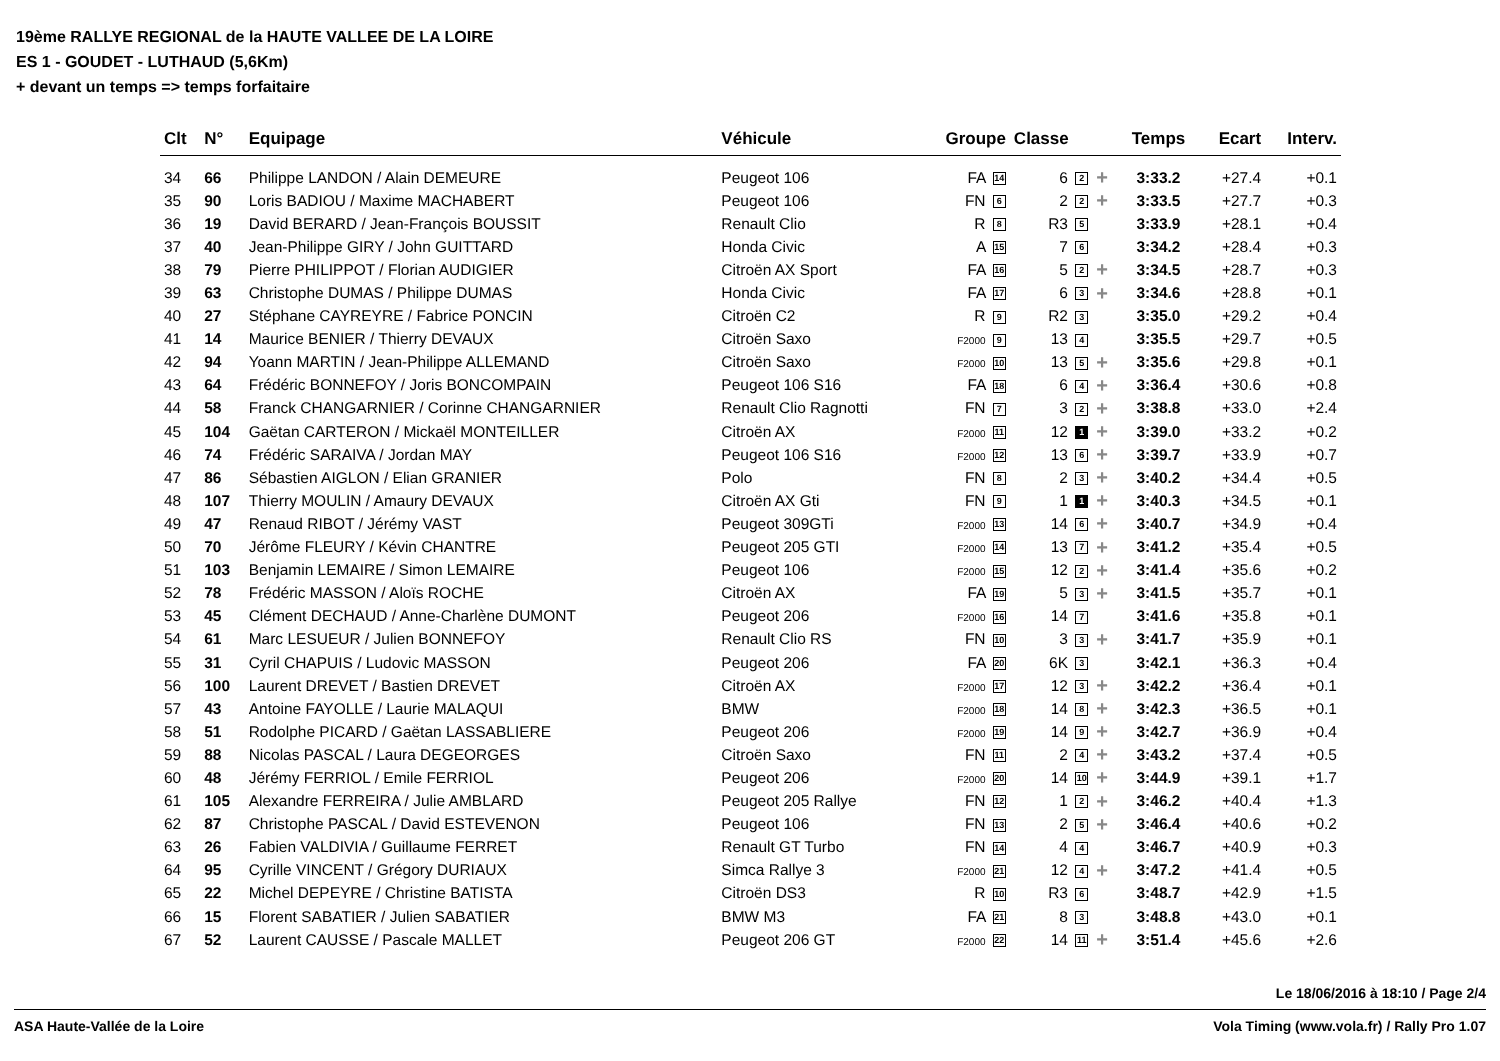19ème RALLYE REGIONAL de la HAUTE VALLEE DE LA LOIRE
ES 1 - GOUDET - LUTHAUD (5,6Km)
+ devant un temps => temps forfaitaire
| Clt | N° | Equipage | Véhicule | Groupe | Classe | | Temps | Ecart | Interv. |
| --- | --- | --- | --- | --- | --- | --- | --- | --- | --- |
| 34 | 66 | Philippe LANDON / Alain DEMEURE | Peugeot 106 | FA 14 | 6 2 | + | 3:33.2 | +27.4 | +0.1 |
| 35 | 90 | Loris BADIOU / Maxime MACHABERT | Peugeot 106 | FN 6 | 2 2 | + | 3:33.5 | +27.7 | +0.3 |
| 36 | 19 | David BERARD / Jean-François BOUSSIT | Renault Clio | R 8 | R3 5 | | 3:33.9 | +28.1 | +0.4 |
| 37 | 40 | Jean-Philippe GIRY / John GUITTARD | Honda Civic | A 15 | 7 6 | | 3:34.2 | +28.4 | +0.3 |
| 38 | 79 | Pierre PHILIPPOT / Florian AUDIGIER | Citroën AX Sport | FA 16 | 5 2 | + | 3:34.5 | +28.7 | +0.3 |
| 39 | 63 | Christophe DUMAS / Philippe DUMAS | Honda Civic | FA 17 | 6 3 | + | 3:34.6 | +28.8 | +0.1 |
| 40 | 27 | Stéphane CAYREYRE / Fabrice PONCIN | Citroën C2 | R 9 | R2 3 | | 3:35.0 | +29.2 | +0.4 |
| 41 | 14 | Maurice BENIER / Thierry DEVAUX | Citroën Saxo | F2000 9 | 13 4 | | 3:35.5 | +29.7 | +0.5 |
| 42 | 94 | Yoann MARTIN / Jean-Philippe ALLEMAND | Citroën Saxo | F2000 10 | 13 5 | + | 3:35.6 | +29.8 | +0.1 |
| 43 | 64 | Frédéric BONNEFOY / Joris BONCOMPAIN | Peugeot 106 S16 | FA 18 | 6 4 | + | 3:36.4 | +30.6 | +0.8 |
| 44 | 58 | Franck CHANGARNIER / Corinne CHANGARNIER | Renault Clio Ragnotti | FN 7 | 3 2 | + | 3:38.8 | +33.0 | +2.4 |
| 45 | 104 | Gaëtan CARTERON / Mickaël MONTEILLER | Citroën AX | F2000 11 | 12 1 | + | 3:39.0 | +33.2 | +0.2 |
| 46 | 74 | Frédéric SARAIVA / Jordan MAY | Peugeot 106 S16 | F2000 12 | 13 6 | + | 3:39.7 | +33.9 | +0.7 |
| 47 | 86 | Sébastien AIGLON / Elian GRANIER | Polo | FN 8 | 2 3 | + | 3:40.2 | +34.4 | +0.5 |
| 48 | 107 | Thierry MOULIN / Amaury DEVAUX | Citroën AX Gti | FN 9 | 1 1 | + | 3:40.3 | +34.5 | +0.1 |
| 49 | 47 | Renaud RIBOT / Jérémy VAST | Peugeot 309GTi | F2000 13 | 14 6 | + | 3:40.7 | +34.9 | +0.4 |
| 50 | 70 | Jérôme FLEURY / Kévin CHANTRE | Peugeot 205 GTI | F2000 14 | 13 7 | + | 3:41.2 | +35.4 | +0.5 |
| 51 | 103 | Benjamin LEMAIRE / Simon LEMAIRE | Peugeot 106 | F2000 15 | 12 2 | + | 3:41.4 | +35.6 | +0.2 |
| 52 | 78 | Frédéric MASSON / Aloïs ROCHE | Citroën AX | FA 19 | 5 3 | + | 3:41.5 | +35.7 | +0.1 |
| 53 | 45 | Clément DECHAUD / Anne-Charlène DUMONT | Peugeot 206 | F2000 16 | 14 7 | | 3:41.6 | +35.8 | +0.1 |
| 54 | 61 | Marc LESUEUR / Julien BONNEFOY | Renault Clio RS | FN 10 | 3 3 | + | 3:41.7 | +35.9 | +0.1 |
| 55 | 31 | Cyril CHAPUIS / Ludovic MASSON | Peugeot 206 | FA 20 | 6K 3 | | 3:42.1 | +36.3 | +0.4 |
| 56 | 100 | Laurent DREVET / Bastien DREVET | Citroën AX | F2000 17 | 12 3 | + | 3:42.2 | +36.4 | +0.1 |
| 57 | 43 | Antoine FAYOLLE / Laurie MALAQUI | BMW | F2000 18 | 14 8 | + | 3:42.3 | +36.5 | +0.1 |
| 58 | 51 | Rodolphe PICARD / Gaëtan LASSABLIERE | Peugeot 206 | F2000 19 | 14 9 | + | 3:42.7 | +36.9 | +0.4 |
| 59 | 88 | Nicolas PASCAL / Laura DEGEORGES | Citroën Saxo | FN 11 | 2 4 | + | 3:43.2 | +37.4 | +0.5 |
| 60 | 48 | Jérémy FERRIOL / Emile FERRIOL | Peugeot 206 | F2000 20 | 14 10 | + | 3:44.9 | +39.1 | +1.7 |
| 61 | 105 | Alexandre FERREIRA / Julie AMBLARD | Peugeot 205 Rallye | FN 12 | 1 2 | + | 3:46.2 | +40.4 | +1.3 |
| 62 | 87 | Christophe PASCAL / David ESTEVENON | Peugeot 106 | FN 13 | 2 5 | + | 3:46.4 | +40.6 | +0.2 |
| 63 | 26 | Fabien VALDIVIA / Guillaume FERRET | Renault GT Turbo | FN 14 | 4 4 | | 3:46.7 | +40.9 | +0.3 |
| 64 | 95 | Cyrille VINCENT / Grégory DURIAUX | Simca Rallye 3 | F2000 21 | 12 4 | + | 3:47.2 | +41.4 | +0.5 |
| 65 | 22 | Michel DEPEYRE / Christine BATISTA | Citroën DS3 | R 10 | R3 6 | | 3:48.7 | +42.9 | +1.5 |
| 66 | 15 | Florent SABATIER / Julien SABATIER | BMW M3 | FA 21 | 8 3 | | 3:48.8 | +43.0 | +0.1 |
| 67 | 52 | Laurent CAUSSE / Pascale MALLET | Peugeot 206 GT | F2000 22 | 14 11 | + | 3:51.4 | +45.6 | +2.6 |
Le 18/06/2016 à 18:10 / Page 2/4
ASA Haute-Vallée de la Loire Vola Timing (www.vola.fr) / Rally Pro 1.07